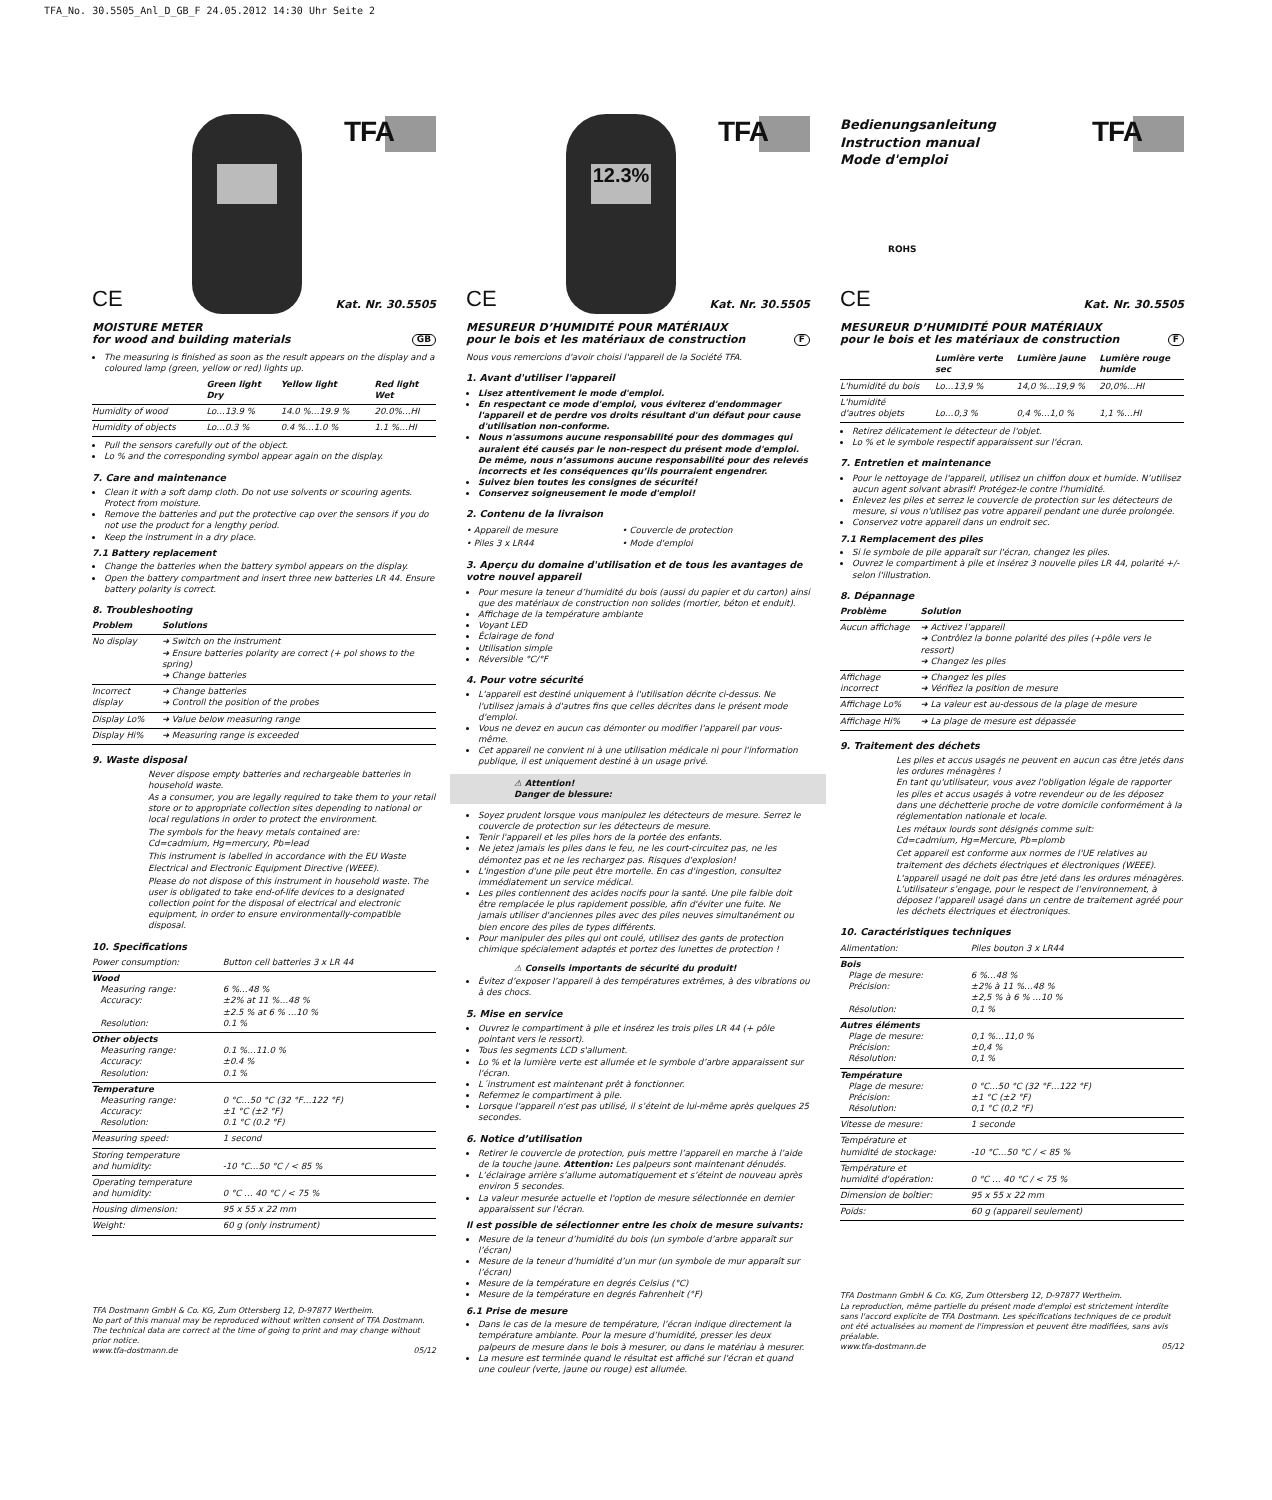TFA_No. 30.5505_Anl_D_GB_F 24.05.2012 14:30 Uhr Seite 2
TFA
CE Kat. Nr. 30.5505
MOISTURE METER
for wood and building materials GB
The measuring is finished as soon as the result appears on the display and a coloured lamp (green, yellow or red) lights up.
| | Green light Dry | Yellow light | Red light Wet |
| --- | --- | --- | --- |
| Humidity of wood | Lo…13.9 % | 14.0 %…19.9 % | 20.0%…HI |
| Humidity of objects | Lo…0.3 % | 0.4 %…1.0 % | 1.1 %…HI |
Pull the sensors carefully out of the object.
Lo % and the corresponding symbol appear again on the display.
7. Care and maintenance
Clean it with a soft damp cloth. Do not use solvents or scouring agents. Protect from moisture.
Remove the batteries and put the protective cap over the sensors if you do not use the product for a lengthy period.
Keep the instrument in a dry place.
7.1 Battery replacement
Change the batteries when the battery symbol appears on the display.
Open the battery compartment and insert three new batteries LR 44. Ensure battery polarity is correct.
8. Troubleshooting
| Problem | Solutions |
| --- | --- |
| No display | ➜ Switch on the instrument ➜ Ensure batteries polarity are correct (+ pol shows to the spring) ➜ Change batteries |
| Incorrect display | ➜ Change batteries ➜ Controll the position of the probes |
| Display Lo% | ➜ Value below measuring range |
| Display Hi% | ➜ Measuring range is exceeded |
9. Waste disposal
Never dispose empty batteries and rechargeable batteries in household waste.
As a consumer, you are legally required to take them to your retail store or to appropriate collection sites depending to national or local regulations in order to protect the environment.
The symbols for the heavy metals contained are:
Cd=cadmium, Hg=mercury, Pb=lead
This instrument is labelled in accordance with the EU Waste Electrical and Electronic Equipment Directive (WEEE).
Please do not dispose of this instrument in household waste. The user is obligated to take end-of-life devices to a designated collection point for the disposal of electrical and electronic equipment, in order to ensure environmentally-compatible disposal.
10. Specifications
| Power consumption: | Button cell batteries 3 x LR 44 |
| Wood Measuring range: Accuracy: Resolution: | 6 %…48 % ±2% at 11 %…48 % ±2.5 % at 6 % …10 % 0.1 % |
| Other objects Measuring range: Accuracy: Resolution: | 0.1 %…11.0 % ±0.4 % 0.1 % |
| Temperature Measuring range: Accuracy: Resolution: | 0 °C…50 °C (32 °F…122 °F) ±1 °C (±2 °F) 0.1 °C (0.2 °F) |
| Measuring speed: | 1 second |
| Storing temperature and humidity: | -10 °C…50 °C / < 85 % |
| Operating temperature and humidity: | 0 °C … 40 °C / < 75 % |
| Housing dimension: | 95 x 55 x 22 mm |
| Weight: | 60 g (only instrument) |
TFA Dostmann GmbH & Co. KG, Zum Ottersberg 12, D-97877 Wertheim.
No part of this manual may be reproduced without written consent of TFA Dostmann. The technical data are correct at the time of going to print and may change without prior notice.
www.tfa-dostmann.de 05/12
12.3% TFA
CE Kat. Nr. 30.5505
MESUREUR D’HUMIDITÉ POUR MATÉRIAUX
pour le bois et les matériaux de construction F
Nous vous remercions d'avoir choisi l'appareil de la Société TFA.
1. Avant d'utiliser l'appareil
Lisez attentivement le mode d'emploi.
En respectant ce mode d'emploi, vous éviterez d'endommager l'appareil et de perdre vos droits résultant d'un défaut pour cause d'utilisation non-conforme.
Nous n'assumons aucune responsabilité pour des dommages qui auraient été causés par le non-respect du présent mode d'emploi. De même, nous n’assumons aucune responsabilité pour des relevés incorrects et les conséquences qu’ils pourraient engendrer.
Suivez bien toutes les consignes de sécurité!
Conservez soigneusement le mode d'emploi!
2. Contenu de la livraison
| • Appareil de mesure | • Couvercle de protection |
| • Piles 3 x LR44 | • Mode d'emploi |
3. Aperçu du domaine d'utilisation et de tous les avantages de votre nouvel appareil
Pour mesure la teneur d’humidité du bois (aussi du papier et du carton) ainsi que des matériaux de construction non solides (mortier, béton et enduit).
Affichage de la température ambiante
Voyant LED
Éclairage de fond
Utilisation simple
Réversible °C/°F
4. Pour votre sécurité
L'appareil est destiné uniquement à l'utilisation décrite ci-dessus. Ne l'utilisez jamais à d'autres fins que celles décrites dans le présent mode d'emploi.
Vous ne devez en aucun cas démonter ou modifier l'appareil par vous-même.
Cet appareil ne convient ni à une utilisation médicale ni pour l'information publique, il est uniquement destiné à un usage privé.
⚠ Attention!
Danger de blessure:
Soyez prudent lorsque vous manipulez les détecteurs de mesure. Serrez le couvercle de protection sur les détecteurs de mesure.
Tenir l'appareil et les piles hors de la portée des enfants.
Ne jetez jamais les piles dans le feu, ne les court-circuitez pas, ne les démontez pas et ne les rechargez pas. Risques d'explosion!
L'ingestion d'une pile peut être mortelle. En cas d'ingestion, consultez immédiatement un service médical.
Les piles contiennent des acides nocifs pour la santé. Une pile faible doit être remplacée le plus rapidement possible, afin d'éviter une fuite. Ne jamais utiliser d'anciennes piles avec des piles neuves simultanément ou bien encore des piles de types différents.
Pour manipuler des piles qui ont coulé, utilisez des gants de protection chimique spécialement adaptés et portez des lunettes de protection !
⚠ Conseils importants de sécurité du produit!
Évitez d’exposer l’appareil à des températures extrêmes, à des vibrations ou à des chocs.
5. Mise en service
Ouvrez le compartiment à pile et insérez les trois piles LR 44 (+ pôle pointant vers le ressort).
Tous les segments LCD s'allument.
Lo % et la lumière verte est allumée et le symbole d’arbre apparaissent sur l'écran.
L´instrument est maintenant prêt à fonctionner.
Refermez le compartiment à pile.
Lorsque l'appareil n'est pas utilisé, il s’éteint de lui-même après quelques 25 secondes.
6. Notice d’utilisation
Retirer le couvercle de protection, puis mettre l’appareil en marche à l’aide de la touche jaune. Attention: Les palpeurs sont maintenant dénudés.
L’éclairage arrière s’allume automatiquement et s’éteint de nouveau après environ 5 secondes.
La valeur mesurée actuelle et l'option de mesure sélectionnée en dernier apparaissent sur l'écran.
Il est possible de sélectionner entre les choix de mesure suivants:
Mesure de la teneur d’humidité du bois (un symbole d’arbre apparaît sur l’écran)
Mesure de la teneur d’humidité d’un mur (un symbole de mur apparaît sur l’écran)
Mesure de la température en degrés Celsius (°C)
Mesure de la température en degrés Fahrenheit (°F)
6.1 Prise de mesure
Dans le cas de la mesure de température, l’écran indique directement la température ambiante. Pour la mesure d’humidité, presser les deux palpeurs de mesure dans le bois à mesurer, ou dans le matériau à mesurer.
La mesure est terminée quand le résultat est affiché sur l'écran et quand une couleur (verte, jaune ou rouge) est allumée.
Bedienungsanleitung
Instruction manual
Mode d'emploi
TFA
ROHS
CE Kat. Nr. 30.5505
MESUREUR D’HUMIDITÉ POUR MATÉRIAUX
pour le bois et les matériaux de construction F
| | Lumière verte sec | Lumière jaune | Lumière rouge humide |
| --- | --- | --- | --- |
| L'humidité du bois | Lo…13,9 % | 14,0 %…19,9 % | 20,0%…HI |
| L'humidité d'autres objets | Lo…0,3 % | 0,4 %…1,0 % | 1,1 %…HI |
Retirez délicatement le détecteur de l'objet.
Lo % et le symbole respectif apparaissent sur l'écran.
7. Entretien et maintenance
Pour le nettoyage de l'appareil, utilisez un chiffon doux et humide. N’utilisez aucun agent solvant abrasif! Protégez-le contre l'humidité.
Enlevez les piles et serrez le couvercle de protection sur les détecteurs de mesure, si vous n'utilisez pas votre appareil pendant une durée prolongée.
Conservez votre appareil dans un endroit sec.
7.1 Remplacement des piles
Si le symbole de pile apparaît sur l'écran, changez les piles.
Ouvrez le compartiment à pile et insérez 3 nouvelle piles LR 44, polarité +/- selon l'illustration.
8. Dépannage
| Problème | Solution |
| --- | --- |
| Aucun affichage | ➜ Activez l’appareil ➜ Contrôlez la bonne polarité des piles (+pôle vers le ressort) ➜ Changez les piles |
| Affichage incorrect | ➜ Changez les piles ➜ Vérifiez la position de mesure |
| Affichage Lo% | ➜ La valeur est au-dessous de la plage de mesure |
| Affichage Hi% | ➜ La plage de mesure est dépassée |
9. Traitement des déchets
Les piles et accus usagés ne peuvent en aucun cas être jetés dans les ordures ménagères !
En tant qu'utilisateur, vous avez l'obligation légale de rapporter les piles et accus usagés à votre revendeur ou de les déposez dans une déchetterie proche de votre domicile conformément à la réglementation nationale et locale.
Les métaux lourds sont désignés comme suit:
Cd=cadmium, Hg=Mercure, Pb=plomb
Cet appareil est conforme aux normes de l'UE relatives au traitement des déchets électriques et électroniques (WEEE).
L'appareil usagé ne doit pas être jeté dans les ordures ménagères. L’utilisateur s’engage, pour le respect de l’environnement, à déposez l’appareil usagé dans un centre de traitement agréé pour les déchets électriques et électroniques.
10. Caractéristiques techniques
| Alimentation: | Piles bouton 3 x LR44 |
| Bois Plage de mesure: Précision: Résolution: | 6 %…48 % ±2% à 11 %…48 % ±2,5 % à 6 % …10 % 0,1 % |
| Autres éléments Plage de mesure: Précision: Résolution: | 0,1 %…11,0 % ±0,4 % 0,1 % |
| Température Plage de mesure: Précision: Résolution: | 0 °C…50 °C (32 °F…122 °F) ±1 °C (±2 °F) 0,1 °C (0,2 °F) |
| Vitesse de mesure: | 1 seconde |
| Température et humidité de stockage: | -10 °C…50 °C / < 85 % |
| Température et humidité d'opération: | 0 °C … 40 °C / < 75 % |
| Dimension de boîtier: | 95 x 55 x 22 mm |
| Poids: | 60 g (appareil seulement) |
TFA Dostmann GmbH & Co. KG, Zum Ottersberg 12, D-97877 Wertheim.
La reproduction, même partielle du présent mode d'emploi est strictement interdite sans l'accord explicite de TFA Dostmann. Les spécifications techniques de ce produit ont été actualisées au moment de l'impression et peuvent être modifiées, sans avis préalable.
www.tfa-dostmann.de 05/12